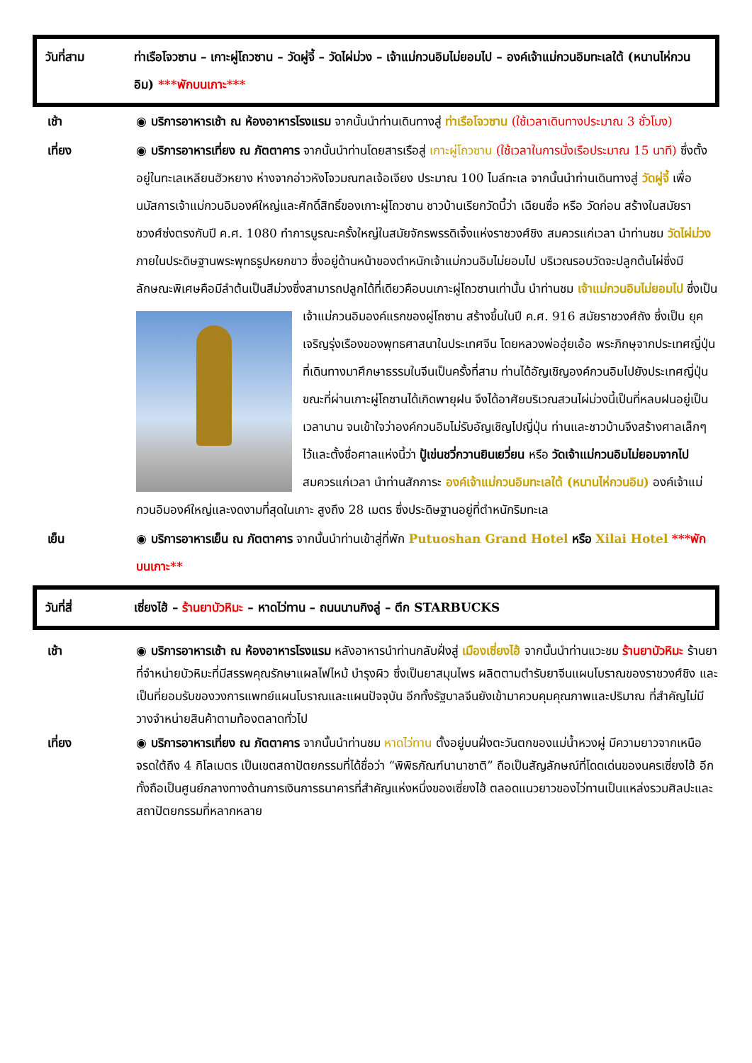วันที่สาม ท่าเรือโจวซาน – เกาะผู่โถวซาน – วัดผู่จี้ – วัดไผ่ม่วง – เจ้าแม่กวนอิมไม่ยอมไป – องค์เจ้าแม่กวนอิมทะเลใต้ (หนานไห่กวนอิม) ***พักบนเกาะ***
เช้า ◉ บริการอาหารเช้า ณ ห้องอาหารโรงแรม จากนั้นนำท่านเดินทางสู่ ท่าเรือโจวซาน (ใช้เวลาเดินทางประมาณ 3 ชั่วโมง)
เที่ยง ◉ บริการอาหารเที่ยง ณ ภัตตาคาร จากนั้นนำท่านโดยสารเรือสู่ เกาะผู่โถวซาน (ใช้เวลาในการนั่งเรือประมาณ 15 นาที) ซึ่งตั้งอยู่ในทะเลเหลียนฮัวหยาง ห่างจากอ่าวหังโจวมณฑลเจ้อเจียง ประมาณ 100 ไมล์ทะเล จากนั้นนำท่านเดินทางสู่ วัดผู่จี้ เพื่อนมัสการเจ้าแม่กวนอิมองค์ใหญ่และศักดิ์สิทธิ์ของเกาะผู่โถวซาน ชาวบ้านเรียกวัดนี้ว่า เฉียนซื่อ หรือ วัดก่อน สร้างในสมัยราชวงศ์ซ่งตรงกับปี ค.ศ. 1080 ทำการบูรณะครั้งใหญ่ในสมัยจักรพรรดิเจิ้งแห่งราชวงศ์ชิง สมควรแก่เวลา นำท่านชม วัดไผ่ม่วง ภายในประดิษฐานพระพุทธรูปหยกขาว ซึ่งอยู่ด้านหน้าของตำหนักเจ้าแม่กวนอิมไม่ยอมไป บริเวณรอบวัดจะปลูกต้นไผ่ซึ่งมีลักษณะพิเศษคือมีลำต้นเป็นสีม่วงซึ่งสามารถปลูกได้ที่เดียวคือบนเกาะผู่โถวซานเท่านั้น นำท่านชม เจ้าแม่กวนอิมไม่ยอมไป ซึ่งเป็นเจ้าแม่กวนอิมองค์แรกของผู่โถซาน สร้างขึ้นในปี ค.ศ. 916 สมัยราชวงศ์ถัง ซึ่งเป็น
ยุคเจริญรุ่งเรืองของพุทธศาสนาในประเทศจีน โดยหลวงพ่อฮุ่ยเอ้อ พระภิกษุจากประเทศญี่ปุ่นที่เดินทางมาศึกษาธรรมในจีนเป็นครั้งที่สาม ท่านได้อัญเชิญองค์กวนอิมไปยังประเทศญี่ปุ่น ขณะที่ผ่านเกาะผู่โถซานได้เกิดพายุฝน จึงได้อาศัยบริเวณสวนไผ่ม่วงนี้เป็นที่หลบฝนอยู่เป็นเวลานาน จนเข้าใจว่าองค์กวนอิมไม่รับอัญเชิญไปญี่ปุ่น ท่านและชาวบ้านจึงสร้างศาลเล็กๆ ไว้และตั้งชื่อศาลแห่งนี้ว่า ปู้เข่นชวี่กวานยินเยวี่ยน หรือ วัดเจ้าแม่กวนอิมไม่ยอมจากไป สมควรแก่เวลา นำท่านสักการะ องค์เจ้าแม่กวนอิมทะเลใต้ (หนานไห่กวนอิม) องค์เจ้าแม่กวนอิมองค์ใหญ่และงดงามที่สุดในเกาะ สูงถึง 28 เมตร ซึ่งประดิษฐานอยู่ที่ตำหนักริมทะเล
เย็น ◉ บริการอาหารเย็น ณ ภัตตาคาร จากนั้นนำท่านเข้าสู่ที่พัก Putuoshan Grand Hotel หรือ Xilai Hotel ***พักบนเกาะ**
วันที่สี่ เซี่ยงไฮ้ – ร้านยาบัวหิมะ – หาดไว่ทาน – ถนนนานกิงลู่ – ตึก STARBUCKS
เช้า ◉ บริการอาหารเช้า ณ ห้องอาหารโรงแรม หลังอาหารนำท่านกลับฝั่งสู่ เมืองเซี่ยงไฮ้ จากนั้นนำท่านแวะชม ร้านยาบัวหิมะ ร้านยาที่จำหน่ายบัวหิมะที่มีสรรพคุณรักษาแผลไฟไหม้ บำรุงผิว ซึ่งเป็นยาสมุนไพร ผลิตตามตำรับยาจีนแผนโบราณของราชวงศ์ชิง และเป็นที่ยอมรับของวงการแพทย์แผนโบราณและแผนปัจจุบัน อีกทั้งรัฐบาลจีนยังเข้ามาควบคุมคุณภาพและปริมาณ ที่สำคัญไม่มีวางจำหน่ายสินค้าตามท้องตลาดทั่วไป
เที่ยง ◉ บริการอาหารเที่ยง ณ ภัตตาคาร จากนั้นนำท่านชม หาดไว่ทาน ตั้งอยู่บนฝั่งตะวันตกของแม่น้ำหวงผู่ มีความยาวจากเหนือจรดใต้ถึง 4 กิโลเมตร เป็นเขตสถาปัตยกรรมที่ได้ชื่อว่า “พิพิธภัณฑ์นานาชาติ” ถือเป็นสัญลักษณ์ที่โดดเด่นของนครเซี่ยงไฮ้ อีกทั้งถือเป็นศูนย์กลางทางด้านการเงินการธนาคารที่สำคัญแห่งหนึ่งของเซี่ยงไฮ้ ตลอดแนวยาวของไว่ทานเป็นแหล่งรวมศิลปะและสถาปัตยกรรมที่หลากหลาย